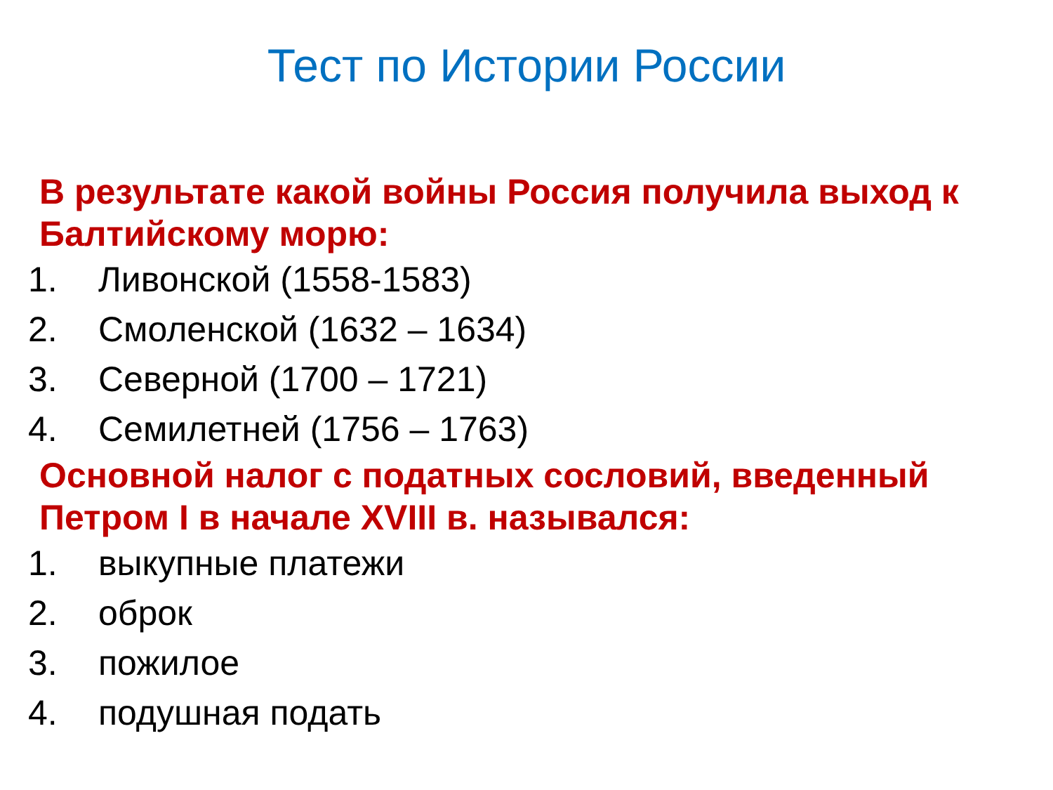Тест по Истории России
В результате какой войны Россия получила выход к Балтийскому морю:
1. Ливонской (1558-1583)
2. Смоленской (1632 – 1634)
3. Северной (1700 – 1721)
4. Семилетней (1756 – 1763)
Основной налог с податных сословий, введенный Петром I в начале XVIII в. назывался:
1. выкупные платежи
2. оброк
3. пожилое
4. подушная подать